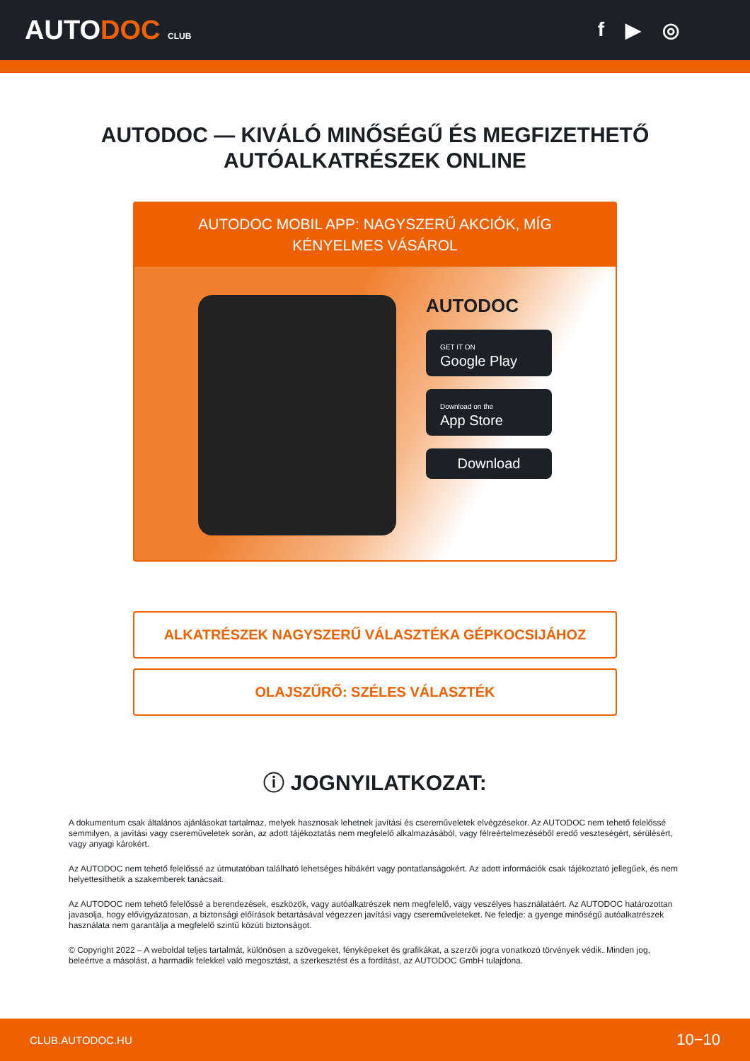AUTODOC CLUB
f ▶ ◎
AUTODOC — KIVÁLÓ MINŐSÉGŰ ÉS MEGFIZETHETŐ AUTÓALKATRÉSZEK ONLINE
AUTODOC MOBIL APP: NAGYSZERŰ AKCIÓK, MÍG KÉNYELMES VÁSÁROL
AUTODOC
GET IT ON
Google Play
Download on the
App Store
Download
ALKATRÉSZEK NAGYSZERŰ VÁLASZTÉKA GÉPKOCSIJÁHOZ
OLAJSZŰRŐ: SZÉLES VÁLASZTÉK
ⓘ JOGNYILATKOZAT:
A dokumentum csak általános ajánlásokat tartalmaz, melyek hasznosak lehetnek javítási és cseremű­veletek elvégzésekor. Az AUTODOC nem tehető felelőssé semmilyen, a javítási vagy cseremű­veletek során, az adott tájékoztatás nem megfelelő alkalmazásából, vagy félreértelmezéséből eredő veszteségért, sérülésért, vagy anyagi károkért.
Az AUTODOC nem tehető felelőssé az útmutatóban található lehetséges hibákért vagy pontatlanságokért. Az adott információk csak tájékoztató jellegűek, és nem helyettesíthetik a szakemberek tanácsait.
Az AUTODOC nem tehető felelőssé a berendezések, eszközök, vagy autóalkatrészek nem megfelelő, vagy veszélyes használatáért. Az AUTODOC határozottan javasolja, hogy elővigyázatosan, a biztonsági előírások betartásával végezzen javítási vagy cseremű­veleteket. Ne feledje: a gyenge minőségű autóalkatrészek használata nem garantálja a megfelelő szintű közúti biztonságot.
© Copyright 2022 – A weboldal teljes tartalmát, különösen a szövegeket, fényképeket és grafikákat, a szerzői jogra vonatkozó törvények védik. Minden jog, beleértve a másolást, a harmadik felekkel való megosztást, a szerkesztést és a fordítást, az AUTODOC GmbH tulajdona.
CLUB.AUTODOC.HU 10−10